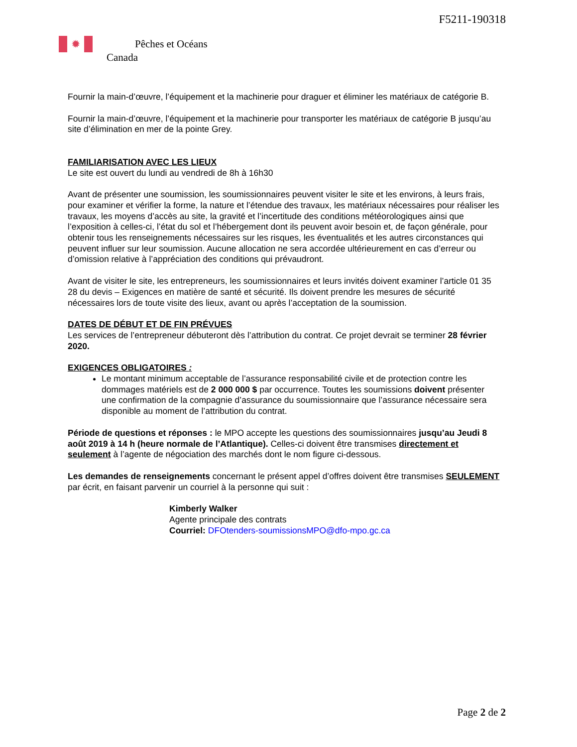F5211-190318
✹ Pêches et Océans
Canada
Fournir la main-d’œuvre, l’équipement et la machinerie pour draguer et éliminer les matériaux de catégorie B.
Fournir la main-d’œuvre, l’équipement et la machinerie pour transporter les matériaux de catégorie B jusqu’au site d’élimination en mer de la pointe Grey.
FAMILIARISATION AVEC LES LIEUX
Le site est ouvert du lundi au vendredi de 8h à 16h30
Avant de présenter une soumission, les soumissionnaires peuvent visiter le site et les environs, à leurs frais, pour examiner et vérifier la forme, la nature et l’étendue des travaux, les matériaux nécessaires pour réaliser les travaux, les moyens d’accès au site, la gravité et l’incertitude des conditions météorologiques ainsi que l’exposition à celles-ci, l’état du sol et l’hébergement dont ils peuvent avoir besoin et, de façon générale, pour obtenir tous les renseignements nécessaires sur les risques, les éventualités et les autres circonstances qui peuvent influer sur leur soumission. Aucune allocation ne sera accordée ultérieurement en cas d’erreur ou d’omission relative à l’appréciation des conditions qui prévaudront.
Avant de visiter le site, les entrepreneurs, les soumissionnaires et leurs invités doivent examiner l’article 01 35 28 du devis – Exigences en matière de santé et sécurité. Ils doivent prendre les mesures de sécurité nécessaires lors de toute visite des lieux, avant ou après l’acceptation de la soumission.
DATES DE DÉBUT ET DE FIN PRÉVUES
Les services de l’entrepreneur débuteront dès l’attribution du contrat. Ce projet devrait se terminer 28 février 2020.
EXIGENCES OBLIGATOIRES :
Le montant minimum acceptable de l’assurance responsabilité civile et de protection contre les dommages matériels est de 2 000 000 $ par occurrence. Toutes les soumissions doivent présenter une confirmation de la compagnie d’assurance du soumissionnaire que l’assurance nécessaire sera disponible au moment de l’attribution du contrat.
Période de questions et réponses : le MPO accepte les questions des soumissionnaires jusqu’au Jeudi 8 août 2019 à 14 h (heure normale de l’Atlantique). Celles-ci doivent être transmises directement et seulement à l’agente de négociation des marchés dont le nom figure ci-dessous.
Les demandes de renseignements concernant le présent appel d’offres doivent être transmises SEULEMENT par écrit, en faisant parvenir un courriel à la personne qui suit :
Kimberly Walker
Agente principale des contrats
Courriel: DFOtenders-soumissionsMPO@dfo-mpo.gc.ca
Page 2 de 2